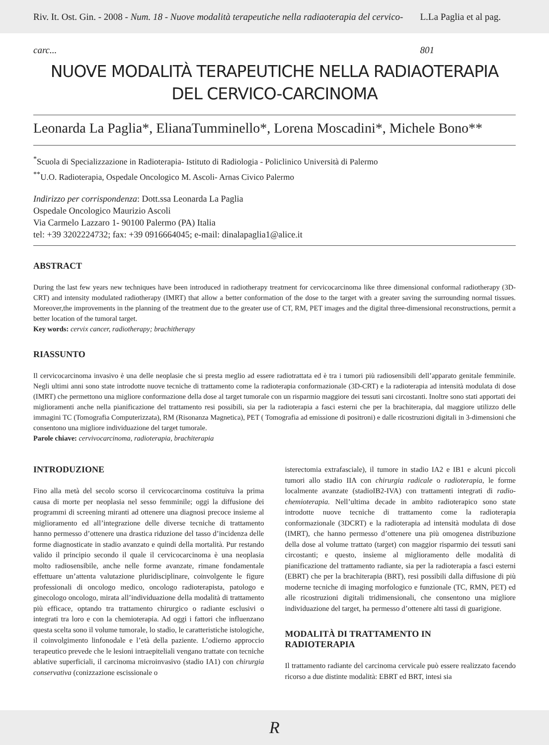Riv. It. Ost. Gin. - 2008 - Num. 18 - Nuove modalità terapeutiche nella radiaoterapia del cervico-carc... L.La Paglia et al pag. 801
NUOVE MODALITÀ TERAPEUTICHE NELLA RADIAOTERAPIA
DEL CERVICO-CARCINOMA
Leonarda La Paglia*, ElianaTumminello*, Lorena Moscadini*, Michele Bono**
<sup>*</sup> Scuola di Specializzazione in Radioterapia- Istituto di Radiologia - Policlinico Università di Palermo
<sup>**</sup> U.O. Radioterapia, Ospedale Oncologico M. Ascoli- Arnas Civico Palermo
Indirizzo per corrispondenza: Dott.ssa Leonarda La Paglia
Ospedale Oncologico Maurizio Ascoli
Via Carmelo Lazzaro 1- 90100 Palermo (PA) Italia
tel: +39 3202224732; fax: +39 0916664045; e-mail: dinalapaglia1@alice.it
ABSTRACT
During the last few years new techniques have been introduced in radiotherapy treatment for cervicocarcinoma like three dimensional conformal radiotherapy (3D-CRT) and intensity modulated radiotherapy (IMRT) that allow a better conformation of the dose to the target with a greater saving the surrounding normal tissues. Moreover,the improvements in the planning of the treatment due to the greater use of CT, RM, PET images and the digital three-dimensional reconstructions, permit a better location of the tumoral target.
Key words: cervix cancer, radiotherapy; brachitherapy
RIASSUNTO
Il cervicocarcinoma invasivo è una delle neoplasie che si presta meglio ad essere radiotrattata ed è tra i tumori più radiosensibili dell’apparato genitale femminile. Negli ultimi anni sono state introdotte nuove tecniche di trattamento come la radioterapia conformazionale (3D-CRT) e la radioterapia ad intensità modulata di dose (IMRT) che permettono una migliore conformazione della dose al target tumorale con un risparmio maggiore dei tessuti sani circostanti. Inoltre sono stati apportati dei miglioramenti anche nella pianificazione del trattamento resi possibili, sia per la radioterapia a fasci esterni che per la brachiterapia, dal maggiore utilizzo delle immagini TC (Tomografia Computerizzata), RM (Risonanza Magnetica), PET ( Tomografia ad emissione di positroni) e dalle ricostruzioni digitali in 3-dimensioni che consentono una migliore individuazione del target tumorale.
Parole chiave: cervivocarcinoma, radioterapia, brachiterapia
INTRODUZIONE
Fino alla metà del secolo scorso il cervicocarcinoma costituiva la prima causa di morte per neoplasia nel sesso femminile; oggi la diffusione dei programmi di screening miranti ad ottenere una diagnosi precoce insieme al miglioramento ed all’integrazione delle diverse tecniche di trattamento hanno permesso d’ottenere una drastica riduzione del tasso d’incidenza delle forme diagnosticate in stadio avanzato e quindi della mortalità. Pur restando valido il principio secondo il quale il cervicocarcinoma è una neoplasia molto radiosensibile, anche nelle forme avanzate, rimane fondamentale effettuare un’attenta valutazione pluridisciplinare, coinvolgente le figure professionali di oncologo medico, oncologo radioterapista, patologo e ginecologo oncologo, mirata all’individuazione della modalità di trattamento più efficace, optando tra trattamento chirurgico o radiante esclusivi o integrati tra loro e con la chemioterapia. Ad oggi i fattori che influenzano questa scelta sono il volume tumorale, lo stadio, le caratteristiche istologiche, il coinvolgimento linfonodale e l’età della paziente. L’odierno approccio terapeutico prevede che le lesioni intraepiteliali vengano trattate con tecniche ablative superficiali, il carcinoma microinvasivo (stadio IA1) con chirurgia conservativa (conizzazione escissionale o
isterectomia extrafasciale), il tumore in stadio IA2 e IB1 e alcuni piccoli tumori allo stadio IIA con chirurgia radicale o radioterapia, le forme localmente avanzate (stadioIB2-IVA) con trattamenti integrati di radio-chemioterapia. Nell’ultima decade in ambito radioterapico sono state introdotte nuove tecniche di trattamento come la radioterapia conformazionale (3DCRT) e la radioterapia ad intensità modulata di dose (IMRT), che hanno permesso d’ottenere una più omogenea distribuzione della dose al volume trattato (target) con maggior risparmio dei tessuti sani circostanti; e questo, insieme al miglioramento delle modalità di pianificazione del trattamento radiante, sia per la radioterapia a fasci esterni (EBRT) che per la brachiterapia (BRT), resi possibili dalla diffusione di più moderne tecniche di imaging morfologico e funzionale (TC, RMN, PET) ed alle ricostruzioni digitali tridimensionali, che consentono una migliore individuazione del target, ha permesso d’ottenere alti tassi di guarigione.
MODALITÀ DI TRATTAMENTO IN
RADIOTERAPIA
Il trattamento radiante del carcinoma cervicale può essere realizzato facendo ricorso a due distinte modalità: EBRT ed BRT, intesi sia
R